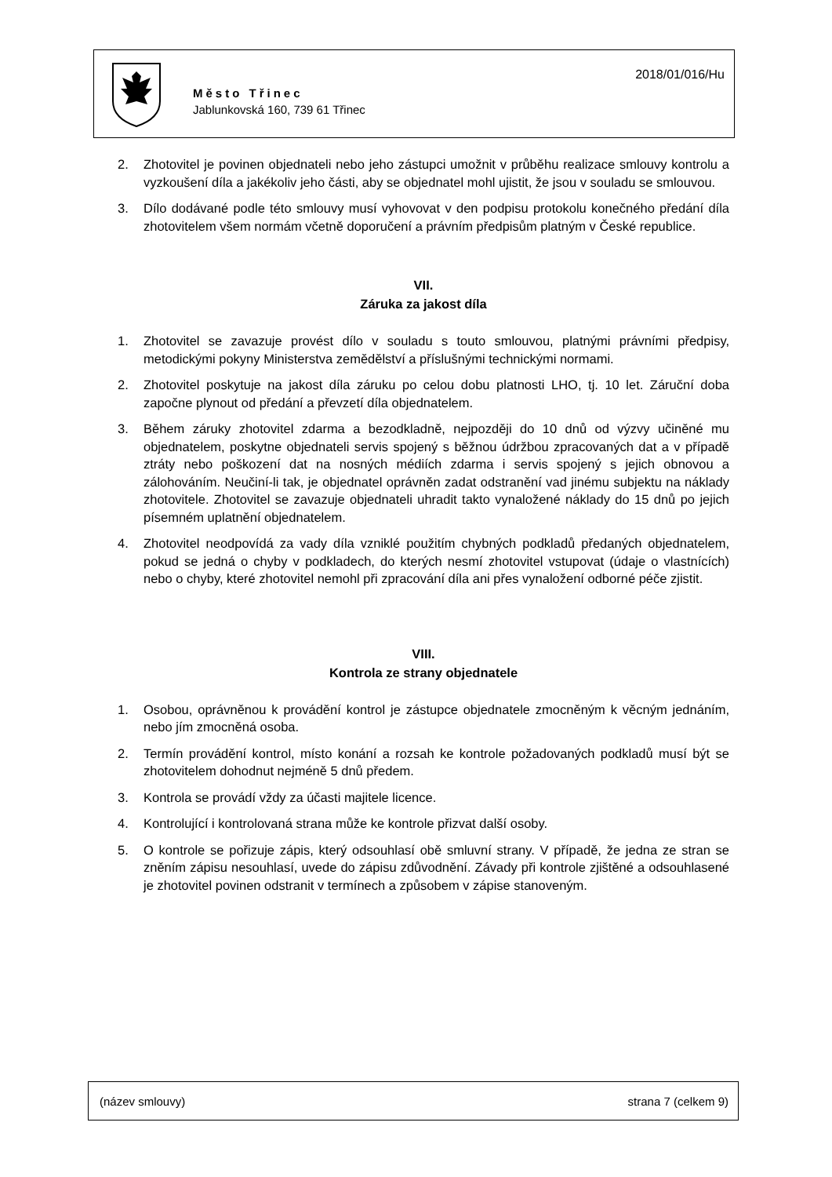Město Třinec
Jablunkovská 160, 739 61 Třinec
2018/01/016/Hu
2. Zhotovitel je povinen objednateli nebo jeho zástupci umožnit v průběhu realizace smlouvy kontrolu a vyzkoušení díla a jakékoliv jeho části, aby se objednatel mohl ujistit, že jsou v souladu se smlouvou.
3. Dílo dodávané podle této smlouvy musí vyhovovat v den podpisu protokolu konečného předání díla zhotovitelem všem normám včetně doporučení a právním předpisům platným v České republice.
VII.
Záruka za jakost díla
1. Zhotovitel se zavazuje provést dílo v souladu s touto smlouvou, platnými právními předpisy, metodickými pokyny Ministerstva zemědělství a příslušnými technickými normami.
2. Zhotovitel poskytuje na jakost díla záruku po celou dobu platnosti LHO, tj. 10 let. Záruční doba započne plynout od předání a převzetí díla objednatelem.
3. Během záruky zhotovitel zdarma a bezodkladně, nejpozději do 10 dnů od výzvy učiněné mu objednatelem, poskytne objednateli servis spojený s běžnou údržbou zpracovaných dat a v případě ztráty nebo poškození dat na nosných médiích zdarma i servis spojený s jejich obnovou a zálohováním. Neučiní-li tak, je objednatel oprávněn zadat odstranění vad jinému subjektu na náklady zhotovitele. Zhotovitel se zavazuje objednateli uhradit takto vynaložené náklady do 15 dnů po jejich písemném uplatnění objednatelem.
4. Zhotovitel neodpovídá za vady díla vzniklé použitím chybných podkladů předaných objednatelem, pokud se jedná o chyby v podkladech, do kterých nesmí zhotovitel vstupovat (údaje o vlastnících) nebo o chyby, které zhotovitel nemohl při zpracování díla ani přes vynaložení odborné péče zjistit.
VIII.
Kontrola ze strany objednatele
1. Osobou, oprávněnou k provádění kontrol je zástupce objednatele zmocněným k věcným jednáním, nebo jím zmocněná osoba.
2. Termín provádění kontrol, místo konání a rozsah ke kontrole požadovaných podkladů musí být se zhotovitelem dohodnut nejméně 5 dnů předem.
3. Kontrola se provádí vždy za účasti majitele licence.
4. Kontrolující i kontrolovaná strana může ke kontrole přizvat další osoby.
5. O kontrole se pořizuje zápis, který odsouhlasí obě smluvní strany. V případě, že jedna ze stran se zněním zápisu nesouhlasí, uvede do zápisu zdůvodnění. Závady při kontrole zjištěné a odsouhlasené je zhotovitel povinen odstranit v termínech a způsobem v zápise stanoveným.
(název smlouvy) strana 7 (celkem 9)